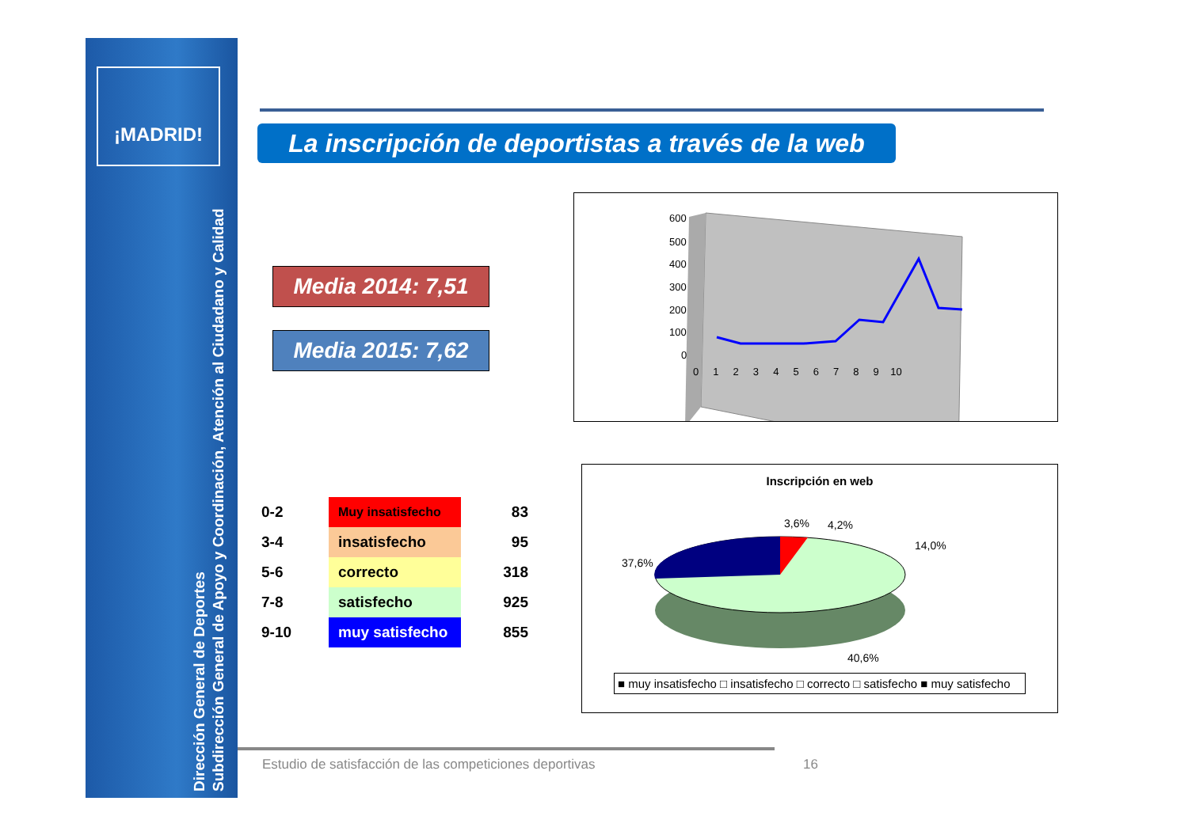¡MADRID!
Dirección General de Deportes
Subdirección General de Apoyo y Coordinación, Atención al Ciudadano y Calidad
La inscripción de deportistas a través de la web
Media 2014: 7,51
Media 2015: 7,62
| 0-2 | Muy insatisfecho | 83 |
| 3-4 | insatisfecho | 95 |
| 5-6 | correcto | 318 |
| 7-8 | satisfecho | 925 |
| 9-10 | muy satisfecho | 855 |
600
500
400
300
200
100
0
0 1 2 3 4 5 6 7 8 9 10
Inscripción en web
3,6%
4,2%
14,0%
37,6%
40,6%
■ muy insatisfecho □ insatisfecho □ correcto □ satisfecho ■ muy satisfecho
Estudio de satisfacción de las competiciones deportivas
16